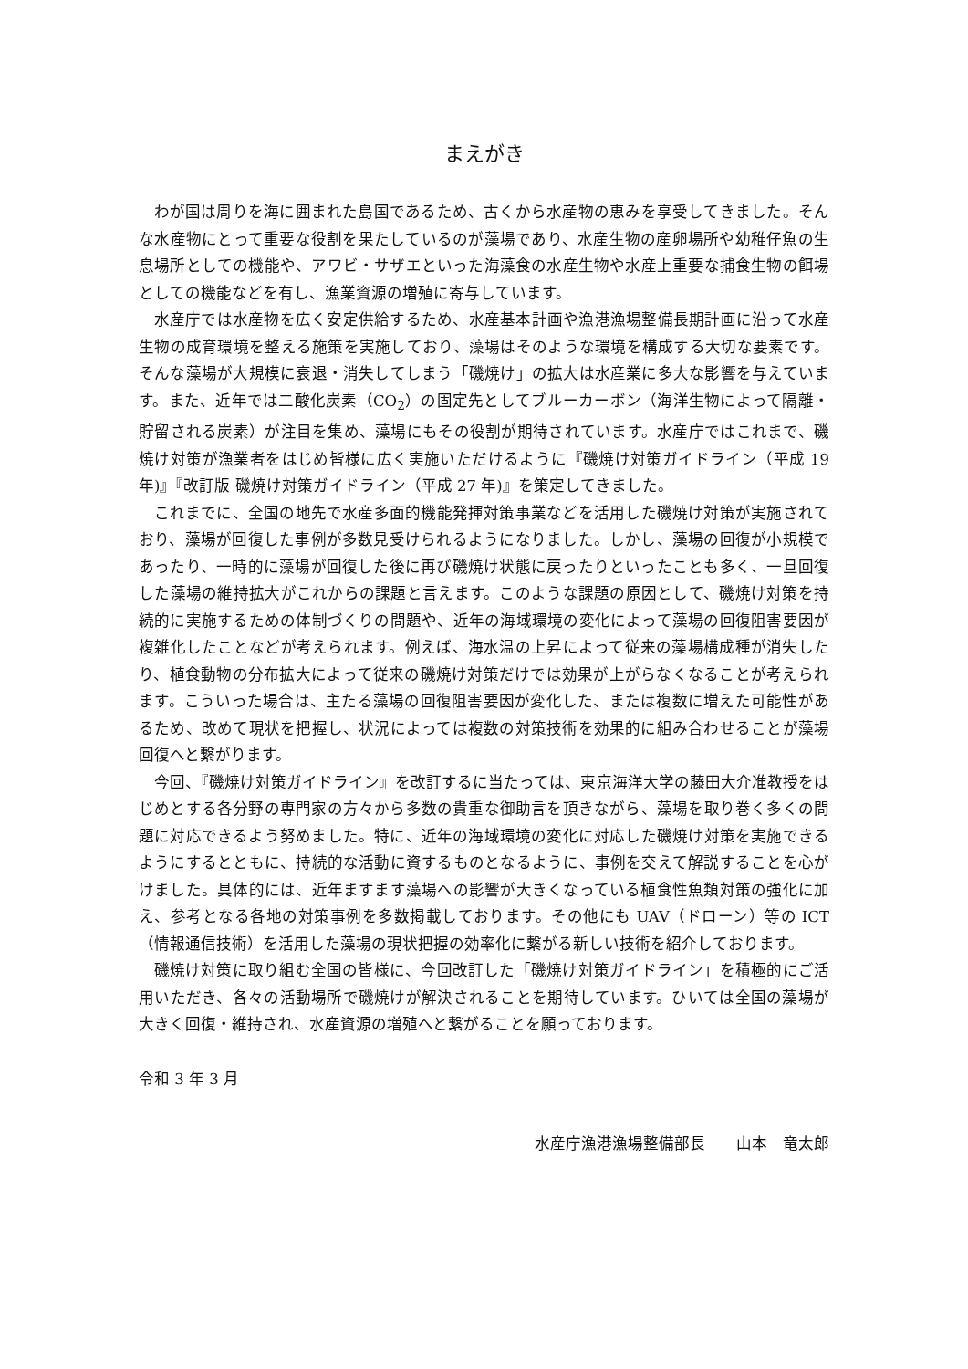まえがき
わが国は周りを海に囲まれた島国であるため、古くから水産物の恵みを享受してきました。そんな水産物にとって重要な役割を果たしているのが藻場であり、水産生物の産卵場所や幼稚仔魚の生息場所としての機能や、アワビ・サザエといった海藻食の水産生物や水産上重要な捕食生物の餌場としての機能などを有し、漁業資源の増殖に寄与しています。
水産庁では水産物を広く安定供給するため、水産基本計画や漁港漁場整備長期計画に沿って水産生物の成育環境を整える施策を実施しており、藻場はそのような環境を構成する大切な要素です。そんな藻場が大規模に衰退・消失してしまう「磯焼け」の拡大は水産業に多大な影響を与えています。また、近年では二酸化炭素（CO<sub>2</sub>）の固定先としてブルーカーボン（海洋生物によって隔離・貯留される炭素）が注目を集め、藻場にもその役割が期待されています。水産庁ではこれまで、磯焼け対策が漁業者をはじめ皆様に広く実施いただけるように『磯焼け対策ガイドライン（平成 19 年)』『改訂版 磯焼け対策ガイドライン（平成 27 年)』を策定してきました。
これまでに、全国の地先で水産多面的機能発揮対策事業などを活用した磯焼け対策が実施されており、藻場が回復した事例が多数見受けられるようになりました。しかし、藻場の回復が小規模であったり、一時的に藻場が回復した後に再び磯焼け状態に戻ったりといったことも多く、一旦回復した藻場の維持拡大がこれからの課題と言えます。このような課題の原因として、磯焼け対策を持続的に実施するための体制づくりの問題や、近年の海域環境の変化によって藻場の回復阻害要因が複雑化したことなどが考えられます。例えば、海水温の上昇によって従来の藻場構成種が消失したり、植食動物の分布拡大によって従来の磯焼け対策だけでは効果が上がらなくなることが考えられます。こういった場合は、主たる藻場の回復阻害要因が変化した、または複数に増えた可能性があるため、改めて現状を把握し、状況によっては複数の対策技術を効果的に組み合わせることが藻場回復へと繋がります。
今回、『磯焼け対策ガイドライン』を改訂するに当たっては、東京海洋大学の藤田大介准教授をはじめとする各分野の専門家の方々から多数の貴重な御助言を頂きながら、藻場を取り巻く多くの問題に対応できるよう努めました。特に、近年の海域環境の変化に対応した磯焼け対策を実施できるようにするとともに、持続的な活動に資するものとなるように、事例を交えて解説することを心がけました。具体的には、近年ますます藻場への影響が大きくなっている植食性魚類対策の強化に加え、参考となる各地の対策事例を多数掲載しております。その他にも UAV（ドローン）等の ICT（情報通信技術）を活用した藻場の現状把握の効率化に繋がる新しい技術を紹介しております。
磯焼け対策に取り組む全国の皆様に、今回改訂した「磯焼け対策ガイドライン」を積極的にご活用いただき、各々の活動場所で磯焼けが解決されることを期待しています。ひいては全国の藻場が大きく回復・維持され、水産資源の増殖へと繋がることを願っております。
令和 3 年 3 月
水産庁漁港漁場整備部長　　山本　竜太郎